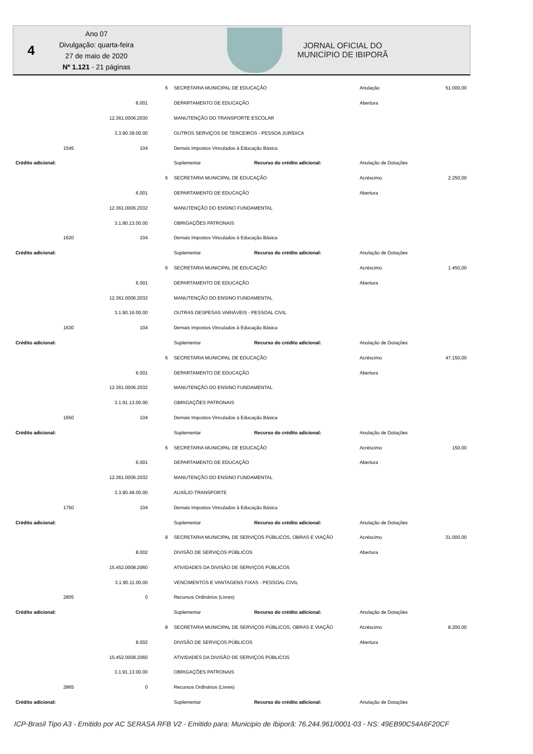4
Ano 07
Divulgação: quarta-feira
27 de maio de 2020
Nº 1.121 - 21 páginas
JORNAL OFICIAL DO
MUNICÍPIO DE IBIPORÃ
| | | | 6 | SECRETARIA MUNICIPAL DE EDUCAÇÃO | | Anulação | 51.000,00 |
| | | 6.001 | | DEPARTAMENTO DE EDUCAÇÃO | | Abertura | |
| | | 12.361.0006.2030 | | MANUTENÇÃO DO TRANSPORTE ESCOLAR | | | |
| | | 3.3.90.39.00.00 | | OUTROS SERVIÇOS DE TERCEIROS - PESSOA JURÍDICA | | | |
| | 1545 | 104 | | Demais Impostos Vinculados à Educação Básica | | | |
| Crédito adicional: | | | | Suplementar | Recurso do crédito adicional: | Anulação de Dotações | |
| | | | 6 | SECRETARIA MUNICIPAL DE EDUCAÇÃO | | Acréscimo | 2.250,00 |
| | | 6.001 | | DEPARTAMENTO DE EDUCAÇÃO | | Abertura | |
| | | 12.361.0006.2032 | | MANUTENÇÃO DO ENSINO FUNDAMENTAL | | | |
| | | 3.1.90.13.00.00 | | OBRIGAÇÕES PATRONAIS | | | |
| | 1620 | 104 | | Demais Impostos Vinculados à Educação Básica | | | |
| Crédito adicional: | | | | Suplementar | Recurso do crédito adicional: | Anulação de Dotações | |
| | | | 6 | SECRETARIA MUNICIPAL DE EDUCAÇÃO | | Acréscimo | 1.450,00 |
| | | 6.001 | | DEPARTAMENTO DE EDUCAÇÃO | | Abertura | |
| | | 12.361.0006.2032 | | MANUTENÇÃO DO ENSINO FUNDAMENTAL | | | |
| | | 3.1.90.16.00.00 | | OUTRAS DESPESAS VARIÁVEIS - PESSOAL CIVIL | | | |
| | 1630 | 104 | | Demais Impostos Vinculados à Educação Básica | | | |
| Crédito adicional: | | | | Suplementar | Recurso do crédito adicional: | Anulação de Dotações | |
| | | | 6 | SECRETARIA MUNICIPAL DE EDUCAÇÃO | | Acréscimo | 47.150,00 |
| | | 6.001 | | DEPARTAMENTO DE EDUCAÇÃO | | Abertura | |
| | | 12.361.0006.2032 | | MANUTENÇÃO DO ENSINO FUNDAMENTAL | | | |
| | | 3.1.91.13.00.00 | | OBRIGAÇÕES PATRONAIS | | | |
| | 1650 | 104 | | Demais Impostos Vinculados à Educação Básica | | | |
| Crédito adicional: | | | | Suplementar | Recurso do crédito adicional: | Anulação de Dotações | |
| | | | 6 | SECRETARIA MUNICIPAL DE EDUCAÇÃO | | Acréscimo | 150,00 |
| | | 6.001 | | DEPARTAMENTO DE EDUCAÇÃO | | Abertura | |
| | | 12.361.0006.2032 | | MANUTENÇÃO DO ENSINO FUNDAMENTAL | | | |
| | | 3.3.90.49.00.00 | | AUXÍLIO-TRANSPORTE | | | |
| | 1750 | 104 | | Demais Impostos Vinculados à Educação Básica | | | |
| Crédito adicional: | | | | Suplementar | Recurso do crédito adicional: | Anulação de Dotações | |
| | | | 8 | SECRETARIA MUNICIPAL DE SERVIÇOS PÚBLICOS, OBRAS E VIAÇÃO | | Acréscimo | 31.000,00 |
| | | 8.002 | | DIVISÃO DE SERVIÇOS PÚBLICOS | | Abertura | |
| | | 15.452.0008.2060 | | ATIVIDADES DA DIVISÃO DE SERVIÇOS PÚBLICOS | | | |
| | | 3.1.90.11.00.00 | | VENCIMENTOS E VANTAGENS FIXAS - PESSOAL CIVIL | | | |
| | 2805 | 0 | | Recursos Ordinários (Livres) | | | |
| Crédito adicional: | | | | Suplementar | Recurso do crédito adicional: | Anulação de Dotações | |
| | | | 8 | SECRETARIA MUNICIPAL DE SERVIÇOS PÚBLICOS, OBRAS E VIAÇÃO | | Acréscimo | 8.200,00 |
| | | 8.002 | | DIVISÃO DE SERVIÇOS PÚBLICOS | | Abertura | |
| | | 15.452.0008.2060 | | ATIVIDADES DA DIVISÃO DE SERVIÇOS PÚBLICOS | | | |
| | | 3.1.91.13.00.00 | | OBRIGAÇÕES PATRONAIS | | | |
| | 2865 | 0 | | Recursos Ordinários (Livres) | | | |
| Crédito adicional: | | | | Suplementar | Recurso do crédito adicional: | Anulação de Dotações | |
ICP-Brasil Tipo A3 - Emitido por AC SERASA RFB V2 - Emitido para: Municipio de Ibiporã: 76.244.961/0001-03 - NS: 49EB90C54A6F20CF